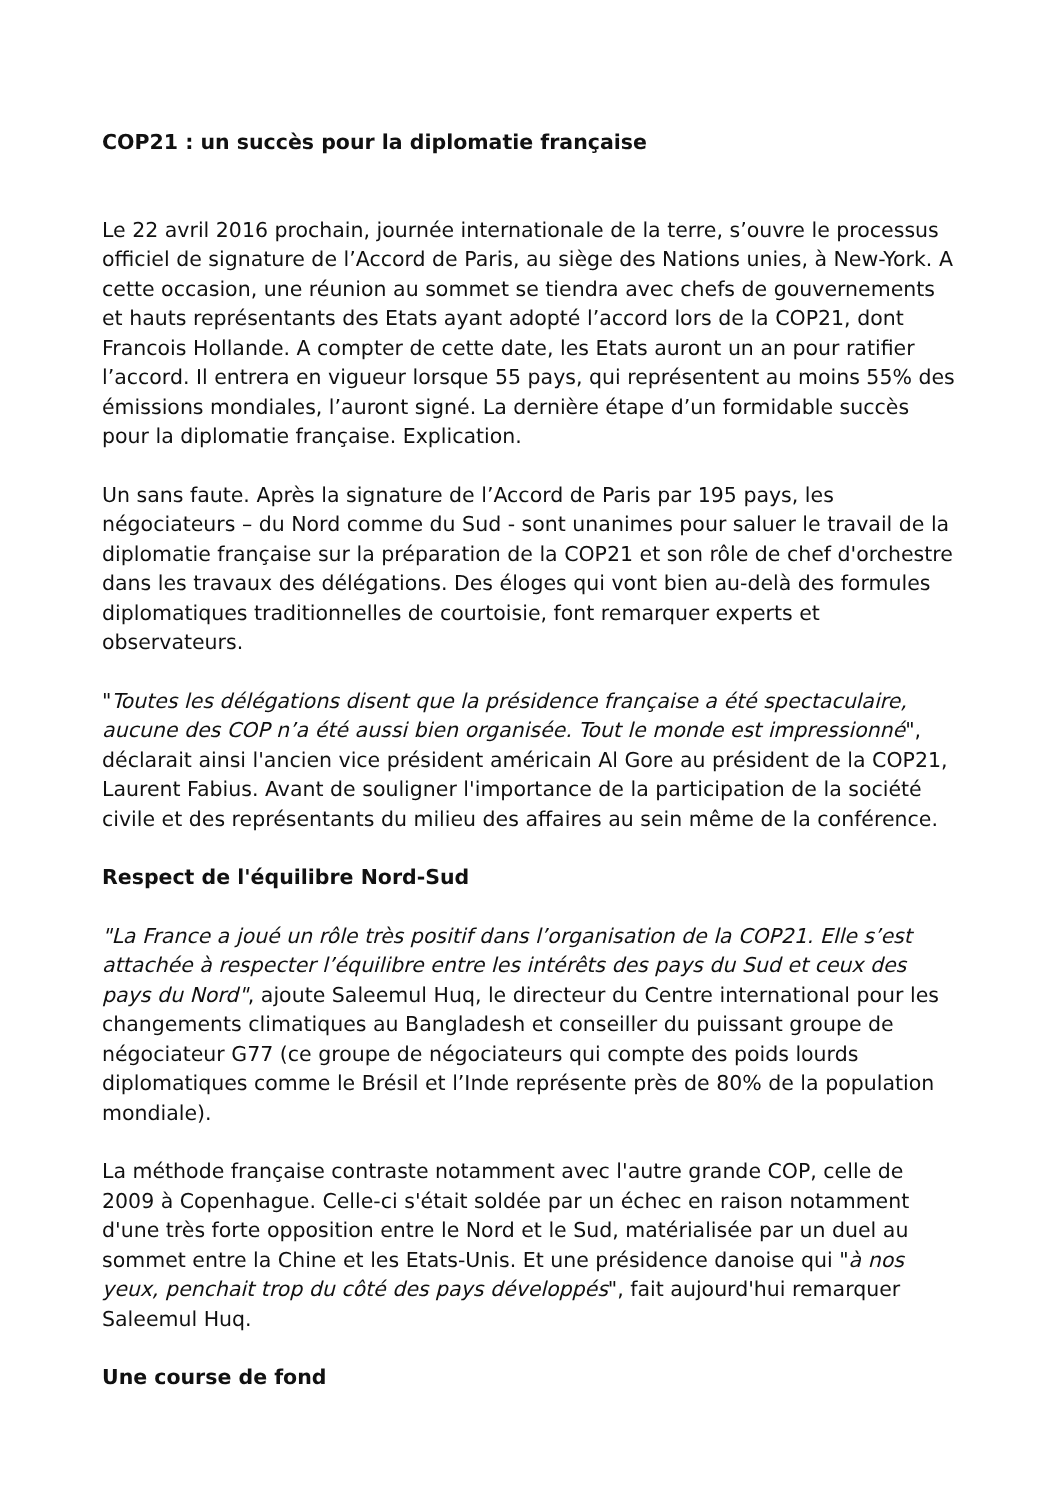COP21 : un succès pour la diplomatie française
Le 22 avril 2016 prochain, journée internationale de la terre, s’ouvre le processus officiel de signature de l’Accord de Paris, au siège des Nations unies, à New-York. A cette occasion, une réunion au sommet se tiendra avec chefs de gouvernements et hauts représentants des Etats ayant adopté l’accord lors de la COP21, dont Francois Hollande. A compter de cette date, les Etats auront un an pour ratifier l’accord. Il entrera en vigueur lorsque 55 pays, qui représentent au moins 55% des émissions mondiales, l’auront signé. La dernière étape d’un formidable succès pour la diplomatie française. Explication.
Un sans faute. Après la signature de l’Accord de Paris par 195 pays, les négociateurs – du Nord comme du Sud - sont unanimes pour saluer le travail de la diplomatie française sur la préparation de la COP21 et son rôle de chef d'orchestre dans les travaux des délégations. Des éloges qui vont bien au-delà des formules diplomatiques traditionnelles de courtoisie, font remarquer experts et observateurs.
"Toutes les délégations disent que la présidence française a été spectaculaire, aucune des COP n’a été aussi bien organisée. Tout le monde est impressionné", déclarait ainsi l'ancien vice président américain Al Gore au président de la COP21, Laurent Fabius. Avant de souligner l'importance de la participation de la société civile et des représentants du milieu des affaires au sein même de la conférence.
Respect de l'équilibre Nord-Sud
"La France a joué un rôle très positif dans l’organisation de la COP21. Elle s’est attachée à respecter l’équilibre entre les intérêts des pays du Sud et ceux des pays du Nord", ajoute Saleemul Huq, le directeur du Centre international pour les changements climatiques au Bangladesh et conseiller du puissant groupe de négociateur G77 (ce groupe de négociateurs qui compte des poids lourds diplomatiques comme le Brésil et l’Inde représente près de 80% de la population mondiale).
La méthode française contraste notamment avec l'autre grande COP, celle de 2009 à Copenhague. Celle-ci s'était soldée par un échec en raison notamment d'une très forte opposition entre le Nord et le Sud, matérialisée par un duel au sommet entre la Chine et les Etats-Unis. Et une présidence danoise qui "à nos yeux, penchait trop du côté des pays développés", fait aujourd'hui remarquer Saleemul Huq.
Une course de fond